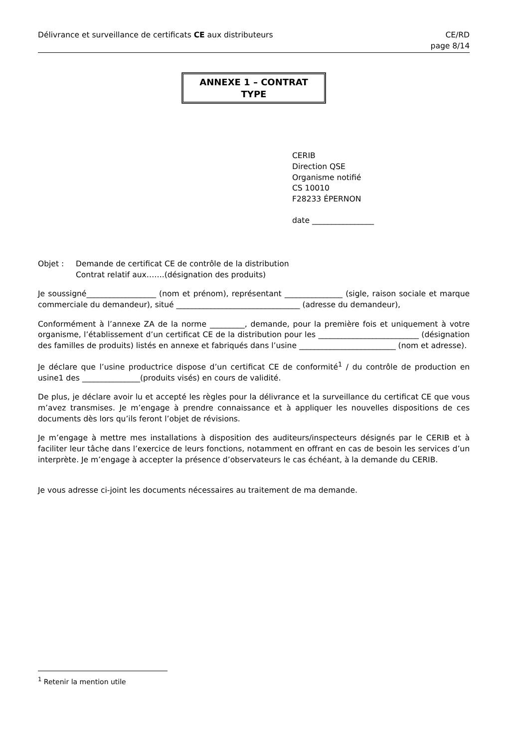Délivrance et surveillance de certificats CE aux distributeurs
CE/RD
page 8/14
ANNEXE 1 – CONTRAT TYPE
CERIB
Direction QSE
Organisme notifié
CS 10010
F28233 ÉPERNON
date ________________
Objet : Demande de certificat CE de contrôle de la distribution
Contrat relatif aux…….(désignation des produits)
Je soussigné__________________ (nom et prénom), représentant _______________ (sigle, raison sociale et marque commerciale du demandeur), situé ________________________________ (adresse du demandeur),
Conformément à l’annexe ZA de la norme _________, demande, pour la première fois et uniquement à votre organisme, l’établissement d’un certificat CE de la distribution pour les __________________________ (désignation des familles de produits) listés en annexe et fabriqués dans l’usine _________________________ (nom et adresse).
Je déclare que l’usine productrice dispose d’un certificat CE de conformité<sup>1</sup> / du contrôle de production en usine1 des _______________(produits visés) en cours de validité.
De plus, je déclare avoir lu et accepté les règles pour la délivrance et la surveillance du certificat CE que vous m’avez transmises. Je m’engage à prendre connaissance et à appliquer les nouvelles dispositions de ces documents dès lors qu’ils feront l’objet de révisions.
Je m’engage à mettre mes installations à disposition des auditeurs/inspecteurs désignés par le CERIB et à faciliter leur tâche dans l’exercice de leurs fonctions, notamment en offrant en cas de besoin les services d’un interprète. Je m’engage à accepter la présence d’observateurs le cas échéant, à la demande du CERIB.
Je vous adresse ci-joint les documents nécessaires au traitement de ma demande.
<sup>1</sup> Retenir la mention utile